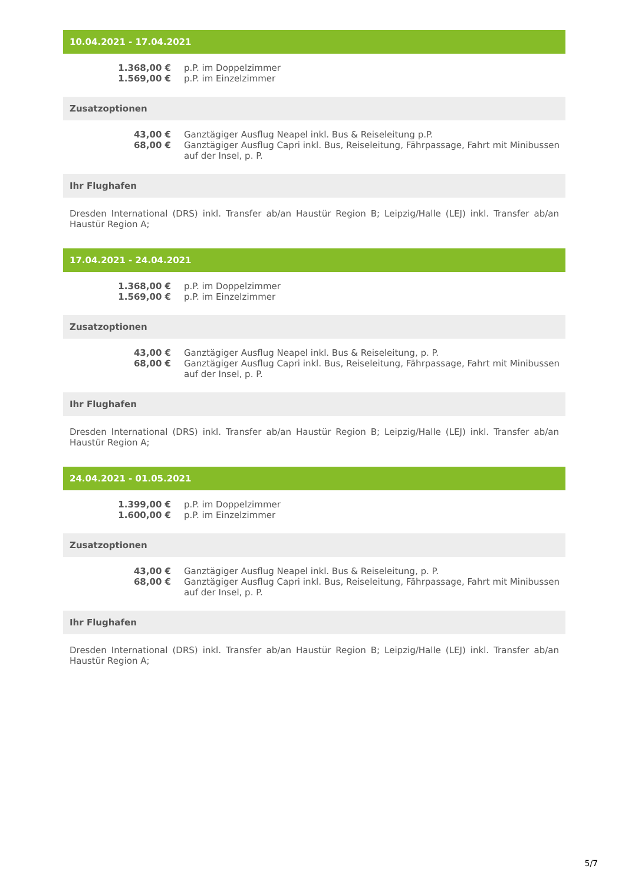10.04.2021 - 17.04.2021
| 1.368,00 € | p.P. im Doppelzimmer |
| 1.569,00 € | p.P. im Einzelzimmer |
Zusatzoptionen
| 43,00 € | Ganztägiger Ausflug Neapel inkl. Bus & Reiseleitung p.P. |
| 68,00 € | Ganztägiger Ausflug Capri inkl. Bus, Reiseleitung, Fährpassage, Fahrt mit Minibussen auf der Insel, p. P. |
Ihr Flughafen
Dresden International (DRS) inkl. Transfer ab/an Haustür Region B; Leipzig/Halle (LEJ) inkl. Transfer ab/an Haustür Region A;
17.04.2021 - 24.04.2021
| 1.368,00 € | p.P. im Doppelzimmer |
| 1.569,00 € | p.P. im Einzelzimmer |
Zusatzoptionen
| 43,00 € | Ganztägiger Ausflug Neapel inkl. Bus & Reiseleitung, p. P. |
| 68,00 € | Ganztägiger Ausflug Capri inkl. Bus, Reiseleitung, Fährpassage, Fahrt mit Minibussen auf der Insel, p. P. |
Ihr Flughafen
Dresden International (DRS) inkl. Transfer ab/an Haustür Region B; Leipzig/Halle (LEJ) inkl. Transfer ab/an Haustür Region A;
24.04.2021 - 01.05.2021
| 1.399,00 € | p.P. im Doppelzimmer |
| 1.600,00 € | p.P. im Einzelzimmer |
Zusatzoptionen
| 43,00 € | Ganztägiger Ausflug Neapel inkl. Bus & Reiseleitung, p. P. |
| 68,00 € | Ganztägiger Ausflug Capri inkl. Bus, Reiseleitung, Fährpassage, Fahrt mit Minibussen auf der Insel, p. P. |
Ihr Flughafen
Dresden International (DRS) inkl. Transfer ab/an Haustür Region B; Leipzig/Halle (LEJ) inkl. Transfer ab/an Haustür Region A;
5/7